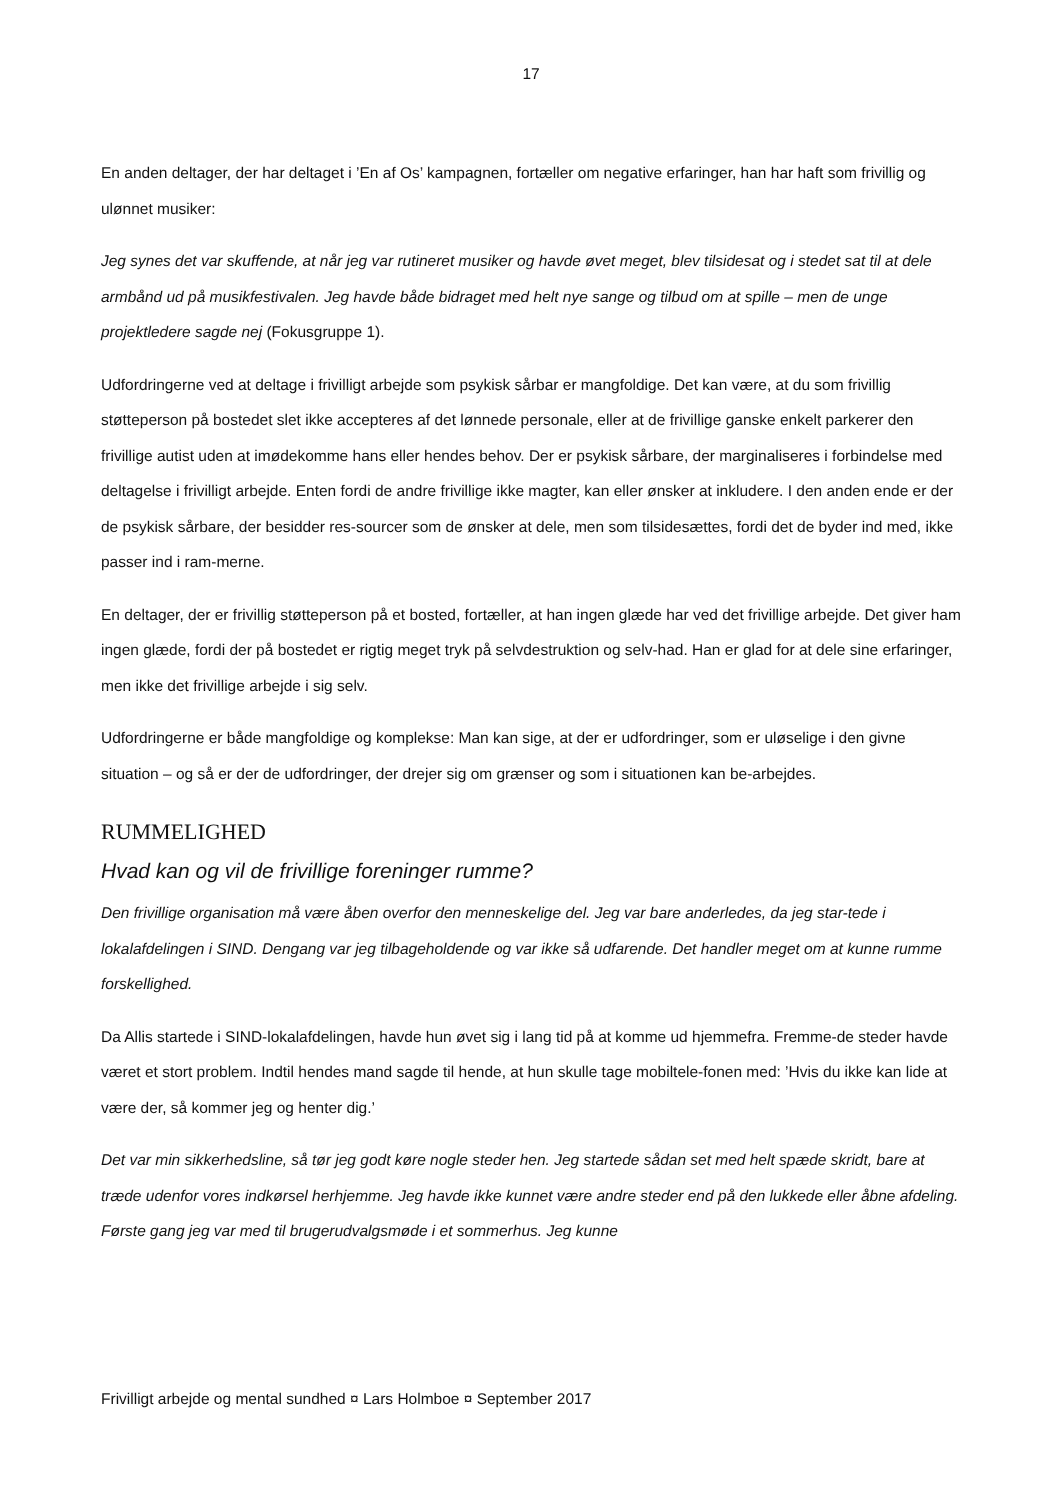17
En anden deltager, der har deltaget i ’En af Os’ kampagnen, fortæller om negative erfaringer, han har haft som frivillig og ulønnet musiker:
Jeg synes det var skuffende, at når jeg var rutineret musiker og havde øvet meget, blev tilsidesat og i stedet sat til at dele armbånd ud på musikfestivalen. Jeg havde både bidraget med helt nye sange og tilbud om at spille – men de unge projektledere sagde nej (Fokusgruppe 1).
Udfordringerne ved at deltage i frivilligt arbejde som psykisk sårbar er mangfoldige. Det kan være, at du som frivillig støtteperson på bostedet slet ikke accepteres af det lønnede personale, eller at de frivillige ganske enkelt parkerer den frivillige autist uden at imødekomme hans eller hendes behov. Der er psykisk sårbare, der marginaliseres i forbindelse med deltagelse i frivilligt arbejde. Enten fordi de andre frivillige ikke magter, kan eller ønsker at inkludere. I den anden ende er der de psykisk sårbare, der besidder res-sourcer som de ønsker at dele, men som tilsidesættes, fordi det de byder ind med, ikke passer ind i ram-merne.
En deltager, der er frivillig støtteperson på et bosted, fortæller, at han ingen glæde har ved det frivillige arbejde. Det giver ham ingen glæde, fordi der på bostedet er rigtig meget tryk på selvdestruktion og selv-had. Han er glad for at dele sine erfaringer, men ikke det frivillige arbejde i sig selv.
Udfordringerne er både mangfoldige og komplekse: Man kan sige, at der er udfordringer, som er uløselige i den givne situation – og så er der de udfordringer, der drejer sig om grænser og som i situationen kan be-arbejdes.
RUMMELIGHED
Hvad kan og vil de frivillige foreninger rumme?
Den frivillige organisation må være åben overfor den menneskelige del. Jeg var bare anderledes, da jeg star-tede i lokalafdelingen i SIND. Dengang var jeg tilbageholdende og var ikke så udfarende. Det handler meget om at kunne rumme forskellighed.
Da Allis startede i SIND-lokalafdelingen, havde hun øvet sig i lang tid på at komme ud hjemmefra. Fremme-de steder havde været et stort problem. Indtil hendes mand sagde til hende, at hun skulle tage mobiltele-fonen med: ’Hvis du ikke kan lide at være der, så kommer jeg og henter dig.’
Det var min sikkerhedsline, så tør jeg godt køre nogle steder hen. Jeg startede sådan set med helt spæde skridt, bare at træde udenfor vores indkørsel herhjemme. Jeg havde ikke kunnet være andre steder end på den lukkede eller åbne afdeling. Første gang jeg var med til brugerudvalgsmøde i et sommerhus. Jeg kunne
Frivilligt arbejde og mental sundhed ¤ Lars Holmboe ¤ September 2017